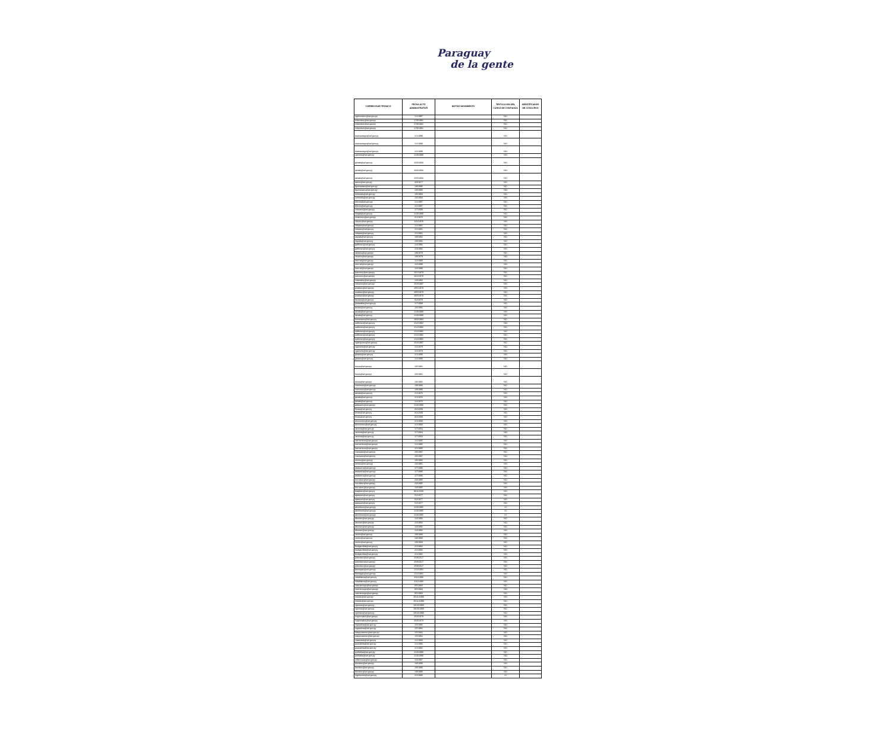Paraguay
de la gente
| CORREO ELECTRONICO | FECHA ACTO ADMINISTRATIVO | MOTIVO MOVIMIENTO | TIPIFICACION DEL CARGO DE CONFIANZA | IDENTIFICADOR DE CONCURSO |
| --- | --- | --- | --- | --- |
| hgehrmann@set.gov.py | 1/1/1987 | | NO | |
| mibenitez@set.gov.py | 17/8/1981 | | NO | |
| mibenitez@set.gov.py | 17/8/1981 | | NO | |
| mibenitez@set.gov.py | 17/8/1981 | | NO | |
| dsamaniego@set.gov.py | 1/1/1999 | | NO | |
| dsamaniego@set.gov.py | 1/1/1999 | | NO | |
| dsamaniego@set.gov.py | 1/1/1999 | | NO | |
| cgomez@set.gov.py | 1/10/1990 | | NO | |
| jairala@set.gov.py | 16/6/2004 | | NO | |
| jairala@set.gov.py | 16/6/2004 | | NO | |
| jairala@set.gov.py | 15/5/2004 | | NO | |
| aarce@set.gov.py | 4/3/1977 | | NO | |
| fguimaraes@set.gov.py | 1/8/1986 | | NO | |
| fguimaraes@set.gov.py | 1/8/1986 | | NO | |
| holmedo@set.gov.py | 1/6/1994 | | NO | |
| holmedo@set.gov.py | 1/6/1994 | | NO | |
| blloret@set.gov.py | 1/1/1987 | | NO | |
| blloret@set.gov.py | 1/1/1987 | | NO | |
| roduarte@set.gov.py | 1/7/2009 | | NO | |
| hlegal@set.gov.py | 1/10/1990 | | NO | |
| mramirez@set.gov.py | 2/1/1976 | | NO | |
| vlopez@set.gov.py | 1/11/1979 | | NO | |
| mlopez@set.gov.py | 1/1/1981 | | NO | |
| mlopez@set.gov.py | 1/1/1981 | | NO | |
| mlopez@set.gov.py | 1/1/1981 | | NO | |
| dayala@set.gov.py | 1/8/1992 | | NO | |
| dayala@set.gov.py | 1/8/1992 | | NO | |
| galfonso@set.gov.py | 1/4/1992 | | NO | |
| galfonso@set.gov.py | 1/4/1992 | | NO | |
| rduarte@set.gov.py | 1/9/1979 | | NO | |
| rduarte@set.gov.py | 1/9/1979 | | NO | |
| rbernal@set.gov.py | 1/2/1988 | | NO | |
| rbernal@set.gov.py | 1/2/1988 | | NO | |
| rbernal@set.gov.py | 1/2/1988 | | NO | |
| jcaceres@set.gov.py | 16/1/1978 | | NO | |
| jcaceres@set.gov.py | 16/1/1978 | | NO | |
| mdavalos@set.gov.py | 1/3/1992 | | NO | |
| mbueno@set.gov.py | 15/4/1997 | | NO | |
| avaldez@set.gov.py | 28/5/1979 | | NO | |
| avaldez@set.gov.py | 28/5/1979 | | NO | |
| avaldez@set.gov.py | 28/5/1979 | | NO | |
| facosta@set.gov.py | 5/2/1979 | | NO | |
| jbobadilla@set.gov.py | 1/7/1999 | | NO | |
| asosa@set.gov.py | 1/6/1982 | | NO | |
| iairala@set.gov.py | 1/10/1990 | | NO | |
| iairala@set.gov.py | 1/10/1990 | | NO | |
| bocampos@set.gov.py | 28/3/1994 | | NO | |
| ealfonso@set.gov.py | 1/12/1992 | | NO | |
| ealfonso@set.gov.py | 1/12/1992 | | NO | |
| ealfonso@set.gov.py | 1/12/1992 | | NO | |
| ealfonso@set.gov.py | 1/12/1992 | | NO | |
| ealfonso@set.gov.py | 1/12/1992 | | NO | |
| vgiangreco@set.gov.py | 15/4/1997 | | NO | |
| cgarcete@set.gov.py | 1/1/1979 | | NO | |
| cgarcete@set.gov.py | 1/1/1979 | | NO | |
| glopez@set.gov.py | 1/1/1980 | | NO | |
| glopez@set.gov.py | 1/1/1980 | | NO | |
| lsosa@set.gov.py | 1/6/1981 | | NO | |
| lsosa@set.gov.py | 1/6/1981 | | NO | |
| lsosa@set.gov.py | 1/6/1981 | | NO | |
| manunez@set.gov.py | 1/8/1980 | | NO | |
| manunez@set.gov.py | 1/8/1980 | | NO | |
| jairala@set.gov.py | 1/1/1976 | | NO | |
| jairala@set.gov.py | 1/1/1976 | | NO | |
| jairala@set.gov.py | 1/1/1976 | | NO | |
| adduarte@set.gov.py | 1/10/1990 | | NO | |
| frivas@set.gov.py | 3/2/2009 | | NO | |
| frivas@set.gov.py | 3/2/2009 | | NO | |
| frivas@set.gov.py | 3/2/2009 | | NO | |
| dcenturion@set.gov.py | 1/1/1983 | | NO | |
| dcenturion@set.gov.py | 1/1/1983 | | NO | |
| racosta@set.gov.py | 1/7/2004 | | NO | |
| racosta@set.gov.py | 1/7/2004 | | NO | |
| racosta@set.gov.py | 1/7/2004 | | NO | |
| lucmartinez@set.gov.py | 1/1/1985 | | NO | |
| lucmartinez@set.gov.py | 1/1/1985 | | NO | |
| lucmartinez@set.gov.py | 1/1/1985 | | NO | |
| rvazquez@set.gov.py | 1/6/1987 | | NO | |
| rvazquez@set.gov.py | 1/6/1987 | | NO | |
| itorres@set.gov.py | 1/6/1991 | | NO | |
| itorres@set.gov.py | 1/6/1991 | | NO | |
| atalavera@set.gov.py | 1/7/1986 | | NO | |
| atalavera@set.gov.py | 1/7/1986 | | NO | |
| atalavera@set.gov.py | 1/7/1986 | | NO | |
| lcorvalan@set.gov.py | 2/3/1995 | | NO | |
| lcorvalan@set.gov.py | 2/3/1995 | | NO | |
| lcorvalan@set.gov.py | 2/3/1995 | | NO | |
| lpagliaro@set.gov.py | 19/11/2001 | | NO | |
| ajacquet@set.gov.py | 5/2/1977 | | NO | |
| ajacquet@set.gov.py | 5/2/1977 | | NO | |
| ajacquet@set.gov.py | 5/2/1977 | | NO | |
| abohbout@set.gov.py | 1/10/1985 | | SI | |
| abohbout@set.gov.py | 1/10/1985 | | SI | |
| abohbout@set.gov.py | 1/10/1985 | | SI | |
| dburian@set.gov.py | 1/4/1992 | | NO | |
| dburian@set.gov.py | 1/4/1992 | | NO | |
| dburian@set.gov.py | 1/4/1992 | | NO | |
| dburian@set.gov.py | 1/4/1992 | | NO | |
| zsoler@set.gov.py | 1/8/1983 | | NO | |
| zsoler@set.gov.py | 1/8/1983 | | NO | |
| zsoler@set.gov.py | 1/8/1983 | | NO | |
| festigarribia@set.gov.py | 2/1/1982 | | NO | |
| festigarribia@set.gov.py | 2/1/1982 | | NO | |
| festigarribia@set.gov.py | 2/1/1982 | | NO | |
| jobenitez@set.gov.py | 25/9/2017 | | NO | |
| jobenitez@set.gov.py | 25/9/2017 | | NO | |
| jobenitez@set.gov.py | 25/9/2017 | | NO | |
| fbenegas@set.gov.py | 1/12/1981 | | NO | |
| fbenegas@set.gov.py | 1/12/1981 | | NO | |
| mbattilana@set.gov.py | 2/11/1983 | | NO | |
| mbattilana@set.gov.py | 2/11/1983 | | NO | |
| csamaniego@set.gov.py | 9/5/1984 | | NO | |
| csamaniego@set.gov.py | 9/5/1984 | | NO | |
| csamaniego@set.gov.py | 9/5/1984 | | NO | |
| rtoledo@set.gov.py | 25/11/1999 | | NO | |
| rtoledo@set.gov.py | 25/11/1999 | | NO | |
| vgomez@set.gov.py | 19/10/1990 | | NO | |
| vgomez@set.gov.py | 19/10/1990 | | NO | |
| vgomez@set.gov.py | 19/10/1990 | | NO | |
| hugonzalez@set.gov.py | 25/3/1978 | | NO | |
| hugonzalez@set.gov.py | 25/3/1978 | | NO | |
| mgiardina@set.gov.py | 1/5/1982 | | NO | |
| mgiardina@set.gov.py | 1/5/1982 | | NO | |
| luleguizamon@set.gov.py | 1/5/1982 | | NO | |
| luleguizamon@set.gov.py | 1/5/1982 | | NO | |
| maacosta@set.gov.py | 1/1/1983 | | NO | |
| gsanabria@set.gov.py | 1/1/1982 | | NO | |
| gsanabria@set.gov.py | 1/1/1982 | | NO | |
| jevillalba@set.gov.py | 1/10/1990 | | NO | |
| jevillalba@set.gov.py | 1/10/1990 | | NO | |
| mllamosas@set.gov.py | 1/4/1987 | | NO | |
| lbenitez@set.gov.py | 1/8/1980 | | NO | |
| lbenitez@set.gov.py | 1/8/1980 | | NO | |
| lbenitez@set.gov.py | 1/8/1980 | | NO | |
| mgimenez@set.gov.py | 2/1/1986 | | SI | |